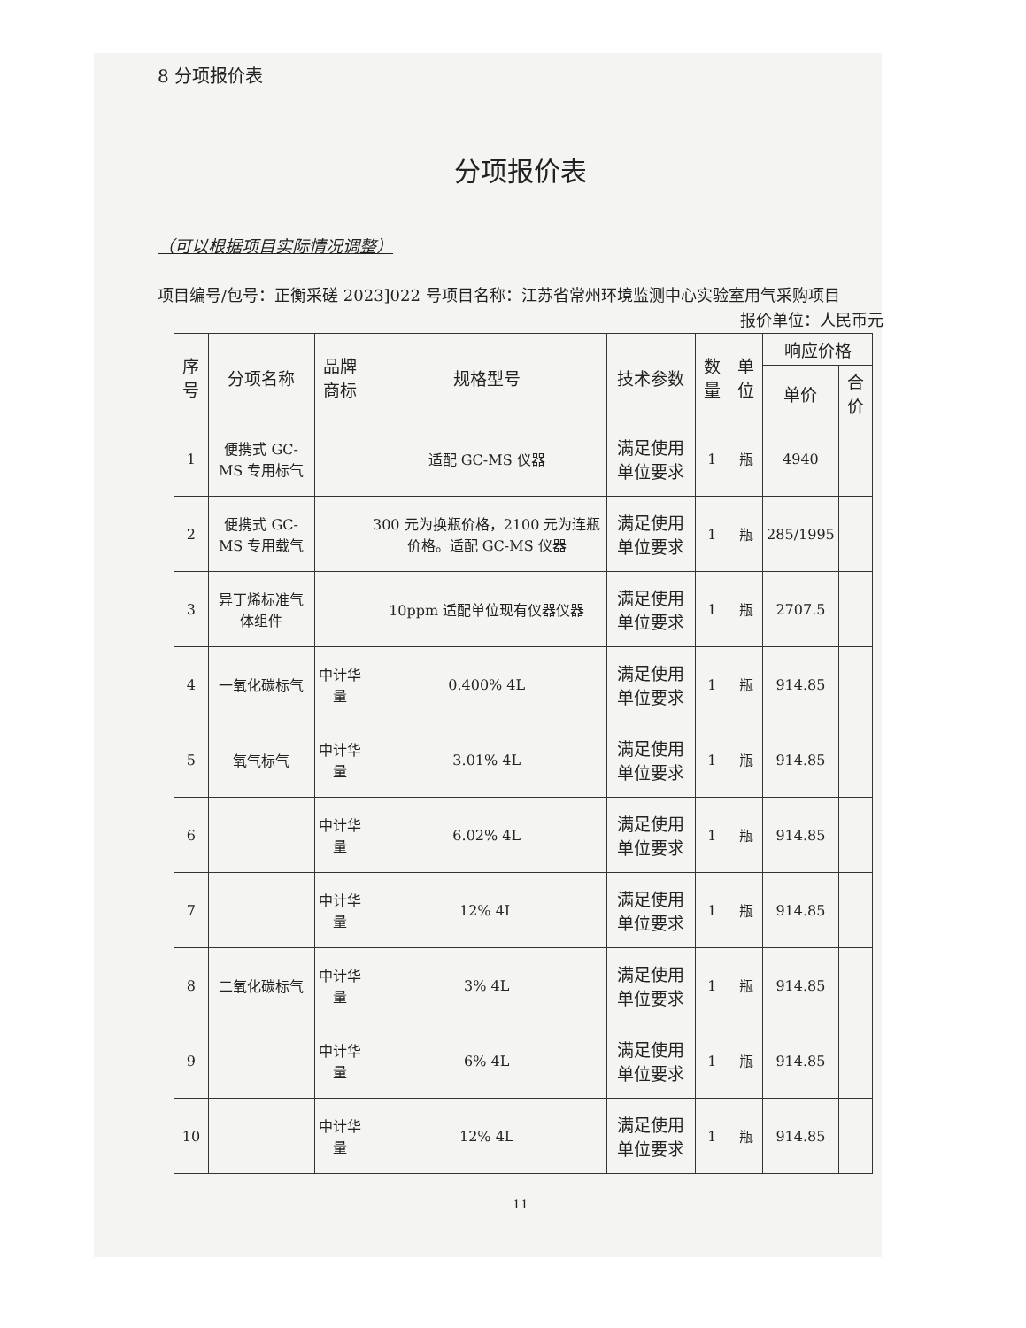8 分项报价表
分项报价表
（可以根据项目实际情况调整）
项目编号/包号：正衡采磋 2023]022 号项目名称：江苏省常州环境监测中心实验室用气采购项目
报价单位：人民币元
| 序号 | 分项名称 | 品牌商标 | 规格型号 | 技术参数 | 数量 | 单位 | 响应价格 | |
| --- | --- | --- | --- | --- | --- | --- | --- | --- |
| | | | | | | | 单价 | 合价 |
| 1 | 便携式 GC-MS 专用标气 | | 适配 GC-MS 仪器 | 满足使用单位要求 | 1 | 瓶 | 4940 | |
| 2 | 便携式 GC-MS 专用载气 | | 300 元为换瓶价格，2100 元为连瓶价格。适配 GC-MS 仪器 | 满足使用单位要求 | 1 | 瓶 | 285/1995 | |
| 3 | 异丁烯标准气体组件 | | 10ppm 适配单位现有仪器仪器 | 满足使用单位要求 | 1 | 瓶 | 2707.5 | |
| 4 | 一氧化碳标气 | 中计华量 | 0.400% 4L | 满足使用单位要求 | 1 | 瓶 | 914.85 | |
| 5 | 氧气标气 | 中计华量 | 3.01% 4L | 满足使用单位要求 | 1 | 瓶 | 914.85 | |
| 6 | | 中计华量 | 6.02% 4L | 满足使用单位要求 | 1 | 瓶 | 914.85 | |
| 7 | | 中计华量 | 12% 4L | 满足使用单位要求 | 1 | 瓶 | 914.85 | |
| 8 | 二氧化碳标气 | 中计华量 | 3% 4L | 满足使用单位要求 | 1 | 瓶 | 914.85 | |
| 9 | | 中计华量 | 6% 4L | 满足使用单位要求 | 1 | 瓶 | 914.85 | |
| 10 | | 中计华量 | 12% 4L | 满足使用单位要求 | 1 | 瓶 | 914.85 | |
11